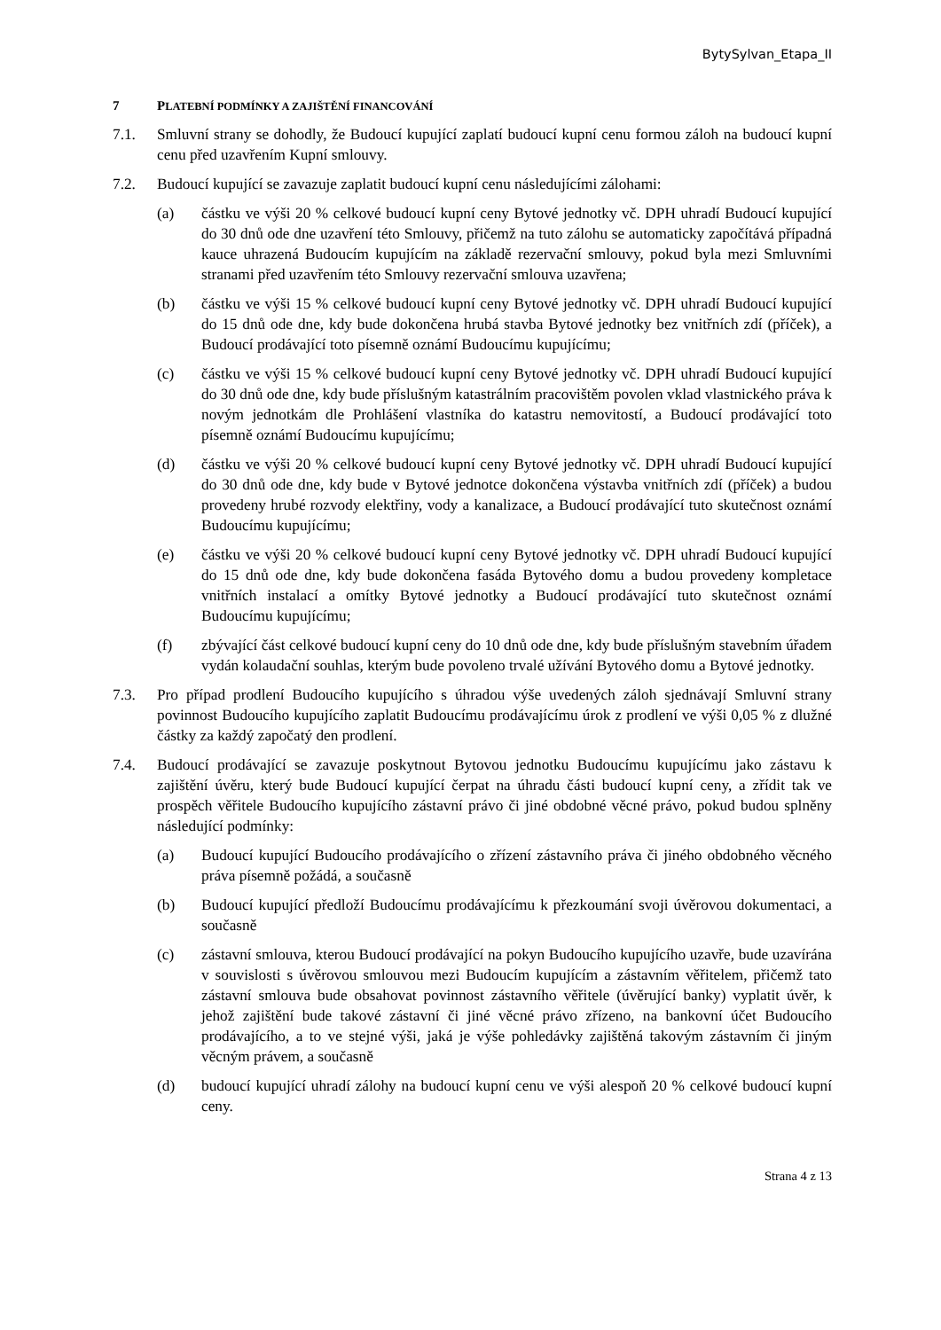BytySylvan_Etapa_II
7 PLATEBNÍ PODMÍNKY A ZAJIŠTĚNÍ FINANCOVÁNÍ
7.1. Smluvní strany se dohodly, že Budoucí kupující zaplatí budoucí kupní cenu formou záloh na budoucí kupní cenu před uzavřením Kupní smlouvy.
7.2. Budoucí kupující se zavazuje zaplatit budoucí kupní cenu následujícími zálohami:
(a) částku ve výši 20 % celkové budoucí kupní ceny Bytové jednotky vč. DPH uhradí Budoucí kupující do 30 dnů ode dne uzavření této Smlouvy, přičemž na tuto zálohu se automaticky započítává případná kauce uhrazená Budoucím kupujícím na základě rezervační smlouvy, pokud byla mezi Smluvními stranami před uzavřením této Smlouvy rezervační smlouva uzavřena;
(b) částku ve výši 15 % celkové budoucí kupní ceny Bytové jednotky vč. DPH uhradí Budoucí kupující do 15 dnů ode dne, kdy bude dokončena hrubá stavba Bytové jednotky bez vnitřních zdí (příček), a Budoucí prodávající toto písemně oznámí Budoucímu kupujícímu;
(c) částku ve výši 15 % celkové budoucí kupní ceny Bytové jednotky vč. DPH uhradí Budoucí kupující do 30 dnů ode dne, kdy bude příslušným katastrálním pracovištěm povolen vklad vlastnického práva k novým jednotkám dle Prohlášení vlastníka do katastru nemovitostí, a Budoucí prodávající toto písemně oznámí Budoucímu kupujícímu;
(d) částku ve výši 20 % celkové budoucí kupní ceny Bytové jednotky vč. DPH uhradí Budoucí kupující do 30 dnů ode dne, kdy bude v Bytové jednotce dokončena výstavba vnitřních zdí (příček) a budou provedeny hrubé rozvody elektřiny, vody a kanalizace, a Budoucí prodávající tuto skutečnost oznámí Budoucímu kupujícímu;
(e) částku ve výši 20 % celkové budoucí kupní ceny Bytové jednotky vč. DPH uhradí Budoucí kupující do 15 dnů ode dne, kdy bude dokončena fasáda Bytového domu a budou provedeny kompletace vnitřních instalací a omítky Bytové jednotky a Budoucí prodávající tuto skutečnost oznámí Budoucímu kupujícímu;
(f) zbývající část celkové budoucí kupní ceny do 10 dnů ode dne, kdy bude příslušným stavebním úřadem vydán kolaudační souhlas, kterým bude povoleno trvalé užívání Bytového domu a Bytové jednotky.
7.3. Pro případ prodlení Budoucího kupujícího s úhradou výše uvedených záloh sjednávají Smluvní strany povinnost Budoucího kupujícího zaplatit Budoucímu prodávajícímu úrok z prodlení ve výši 0,05 % z dlužné částky za každý započatý den prodlení.
7.4. Budoucí prodávající se zavazuje poskytnout Bytovou jednotku Budoucímu kupujícímu jako zástavu k zajištění úvěru, který bude Budoucí kupující čerpat na úhradu části budoucí kupní ceny, a zřídit tak ve prospěch věřitele Budoucího kupujícího zástavní právo či jiné obdobné věcné právo, pokud budou splněny následující podmínky:
(a) Budoucí kupující Budoucího prodávajícího o zřízení zástavního práva či jiného obdobného věcného práva písemně požádá, a současně
(b) Budoucí kupující předloží Budoucímu prodávajícímu k přezkoumání svoji úvěrovou dokumentaci, a současně
(c) zástavní smlouva, kterou Budoucí prodávající na pokyn Budoucího kupujícího uzavře, bude uzavírána v souvislosti s úvěrovou smlouvou mezi Budoucím kupujícím a zástavním věřitelem, přičemž tato zástavní smlouva bude obsahovat povinnost zástavního věřitele (úvěrující banky) vyplatit úvěr, k jehož zajištění bude takové zástavní či jiné věcné právo zřízeno, na bankovní účet Budoucího prodávajícího, a to ve stejné výši, jaká je výše pohledávky zajištěná takovým zástavním či jiným věcným právem, a současně
(d) budoucí kupující uhradí zálohy na budoucí kupní cenu ve výši alespoň 20 % celkové budoucí kupní ceny.
Strana 4 z 13